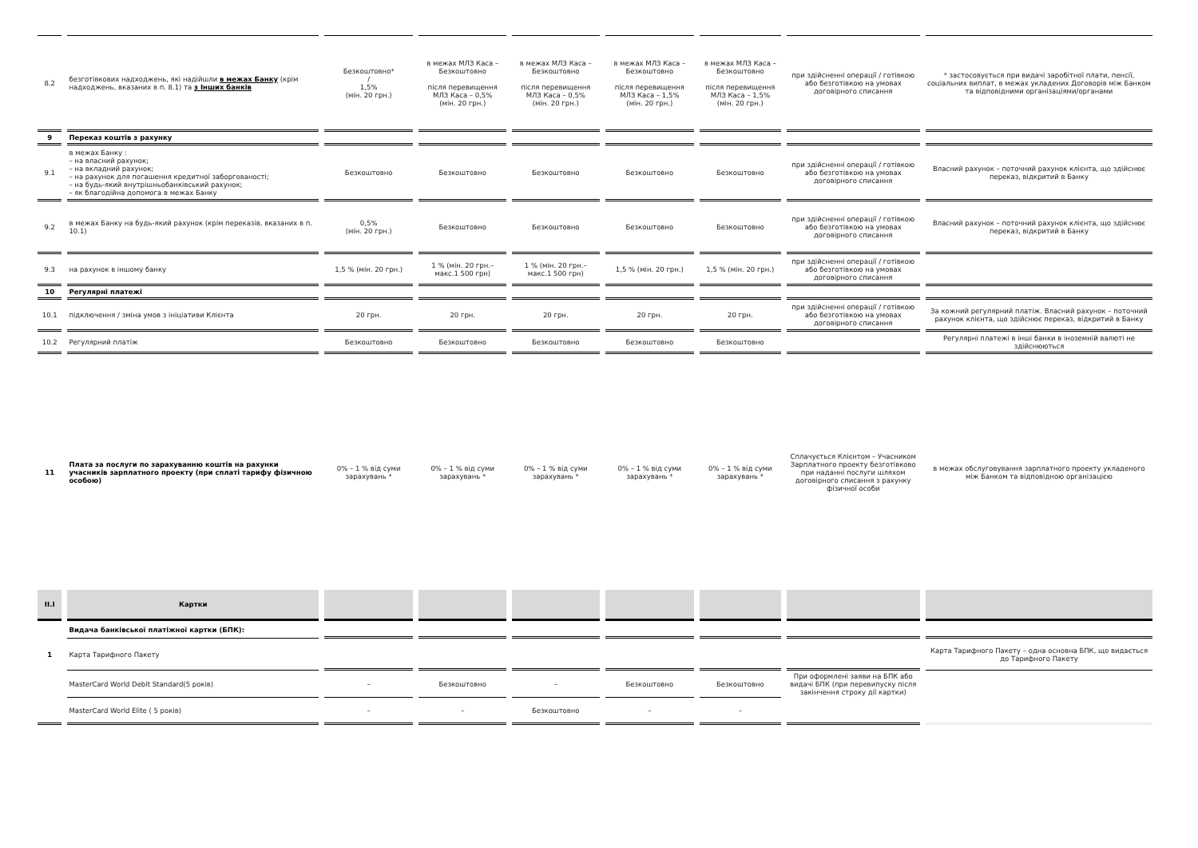| 8.2 | безготівкових надходжень, які надійшли в межах Банку (крім надходжень, вказаних в п. 8.1) та з Інших банків | Безкоштовно* / 1,5% (мін. 20 грн.) | в межах МЛЗ Каса – Безкоштовно після перевищення МЛЗ Каса – 0,5% (мін. 20 грн.) | в межах МЛЗ Каса – Безкоштовно після перевищення МЛЗ Каса – 0,5% (мін. 20 грн.) | в межах МЛЗ Каса – Безкоштовно після перевищення МЛЗ Каса – 1,5% (мін. 20 грн.) | в межах МЛЗ Каса – Безкоштовно після перевищення МЛЗ Каса – 1,5% (мін. 20 грн.) | при здійсненні операції / готівкою або безготівкою на умовах договірного списання | * застосовується при видачі заробітної плати, пенсії, соціальних виплат, в межах укладених Договорів між Банком та відповідними організаціями/органами |
| 9 | Переказ коштів з рахунку | | | | | | | |
| 9.1 | в межах Банку : – на власний рахунок; – на вкладний рахунок; – на рахунок для погашення кредитної заборгованості; – на будь-який внутрішньобанківський рахунок; – як благодійна допомога в межах Банку | Безкоштовно | Безкоштовно | Безкоштовно | Безкоштовно | Безкоштовно | при здійсненні операції / готівкою або безготівкою на умовах договірного списання | Власний рахунок – поточний рахунок клієнта, що здійснює переказ, відкритий в Банку |
| 9.2 | в межах Банку на будь-який рахунок (крім переказів, вказаних в п. 10.1) | 0,5% (мін. 20 грн.) | Безкоштовно | Безкоштовно | Безкоштовно | Безкоштовно | при здійсненні операції / готівкою або безготівкою на умовах договірного списання | Власний рахунок – поточний рахунок клієнта, що здійснює переказ, відкритий в Банку |
| 9.3 | на рахунок в іншому банку | 1,5 % (мін. 20 грн.) | 1 % (мін. 20 грн.– макс.1 500 грн) | 1 % (мін. 20 грн.– макс.1 500 грн) | 1,5 % (мін. 20 грн.) | 1,5 % (мін. 20 грн.) | при здійсненні операції / готівкою або безготівкою на умовах договірного списання | |
| 10 | Регулярні платежі | | | | | | | |
| 10.1 | підключення / зміна умов з ініціативи Клієнта | 20 грн. | 20 грн. | 20 грн. | 20 грн. | 20 грн. | при здійсненні операції / готівкою або безготівкою на умовах договірного списання | За кожний регулярний платіж. Власний рахунок – поточний рахунок клієнта, що здійснює переказ, відкритий в Банку |
| 10.2 | Регулярний платіж | Безкоштовно | Безкоштовно | Безкоштовно | Безкоштовно | Безкоштовно | | Регулярні платежі в інші банки в іноземній валюті не здійснюються |
| 11 | Плата за послуги по зарахуванню коштів на рахунки учасників зарплатного проекту (при сплаті тарифу фізичною особою) | 0% – 1 % від суми зарахувань * | 0% – 1 % від суми зарахувань * | 0% – 1 % від суми зарахувань * | 0% – 1 % від суми зарахувань * | 0% – 1 % від суми зарахувань * | Сплачується Клієнтом – Учасником Зарплатного проекту безготівково при наданні послуги шляхом договірного списання з рахунку фізичної особи | в межах обслуговування зарплатного проекту укладеного між Банком та відповідною організацією |
| II.I | Картки | | | | | | | |
| | Видача банківської платіжної картки (БПК): | | | | | | | |
| 1 | Карта Тарифного Пакету | | | | | | | Карта Тарифного Пакету – одна основна БПК, що видається до Тарифного Пакету |
| | MasterCard World Debit Standard(5 років) | – | Безкоштовно | – | Безкоштовно | Безкоштовно | При оформлені заяви на БПК або видачі БПК (при перевипуску після закінчення строку дії картки) | |
| | MasterCard World Elite ( 5 років) | – | – | Безкоштовно | – | – | | |